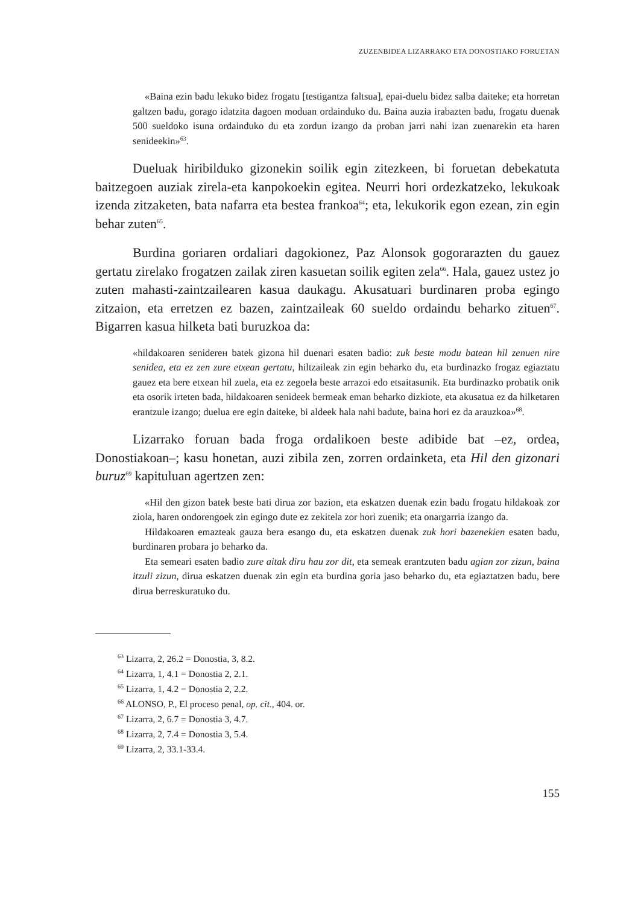ZUZENBIDEA LIZARRAKO ETA DONOSTIAKO FORUETAN
«Baina ezin badu lekuko bidez frogatu [testigantza faltsua], epai-duelu bidez salba daiteke; eta horretan galtzen badu, gorago idatzita dagoen moduan ordainduko du. Baina auzia irabazten badu, frogatu duenak 500 sueldoko isuna ordainduko du eta zordun izango da proban jarri nahi izan zuenarekin eta haren senideekin»<sup>63</sup>.
Dueluak hiribilduko gizonekin soilik egin zitezkeen, bi foruetan debekatuta baitzegoen auziak zirela-eta kanpokoekin egitea. Neurri hori ordezkatzeko, lekukoak izenda zitzaketen, bata nafarra eta bestea frankoa<sup>64</sup>; eta, lekukorik egon ezean, zin egin behar zuten<sup>65</sup>.
Burdina goriaren ordaliari dagokionez, Paz Alonsok gogorarazten du gauez gertatu zirelako frogatzen zailak ziren kasuetan soilik egiten zela<sup>66</sup>. Hala, gauez ustez jo zuten mahasti-zaintzailearen kasua daukagu. Akusatuari burdinaren proba egingo zitzaion, eta erretzen ez bazen, zaintzaileak 60 sueldo ordaindu beharko zituen<sup>67</sup>. Bigarren kasua hilketa bati buruzkoa da:
«hildakoaren seniderен batek gizona hil duenari esaten badio: zuk beste modu batean hil zenuen nire senidea, eta ez zen zure etxean gertatu, hiltzaileak zin egin beharko du, eta burdinazko frogaz egiaztatu gauez eta bere etxean hil zuela, eta ez zegoela beste arrazoi edo etsaitasunik. Eta burdinazko probatik onik eta osorik irteten bada, hildakoaren senideek bermeak eman beharko dizkiote, eta akusatua ez da hilketaren erantzule izango; duelua ere egin daiteke, bi aldeek hala nahi badute, baina hori ez da arauzkoa»<sup>68</sup>.
Lizarrako foruan bada froga ordalikoen beste adibide bat –ez, ordea, Donostiakoan–; kasu honetan, auzi zibila zen, zorren ordainketa, eta Hil den gizonari buruz<sup>69</sup> kapituluan agertzen zen:
«Hil den gizon batek beste bati dirua zor bazion, eta eskatzen duenak ezin badu frogatu hildakoak zor ziola, haren ondorengoek zin egingo dute ez zekitela zor hori zuenik; eta onargarria izango da.
Hildakoaren emazteak gauza bera esango du, eta eskatzen duenak zuk hori bazenekien esaten badu, burdinaren probara jo beharko da.
Eta semeari esaten badio zure aitak diru hau zor dit, eta semeak erantzuten badu agian zor zizun, baina itzuli zizun, dirua eskatzen duenak zin egin eta burdina goria jaso beharko du, eta egiaztatzen badu, bere dirua berreskuratuko du.
<sup>63</sup> Lizarra, 2, 26.2 = Donostia, 3, 8.2.
<sup>64</sup> Lizarra, 1, 4.1 = Donostia 2, 2.1.
<sup>65</sup> Lizarra, 1, 4.2 = Donostia 2, 2.2.
<sup>66</sup> ALONSO, P., El proceso penal, op. cit., 404. or.
<sup>67</sup> Lizarra, 2, 6.7 = Donostia 3, 4.7.
<sup>68</sup> Lizarra, 2, 7.4 = Donostia 3, 5.4.
<sup>69</sup> Lizarra, 2, 33.1-33.4.
155